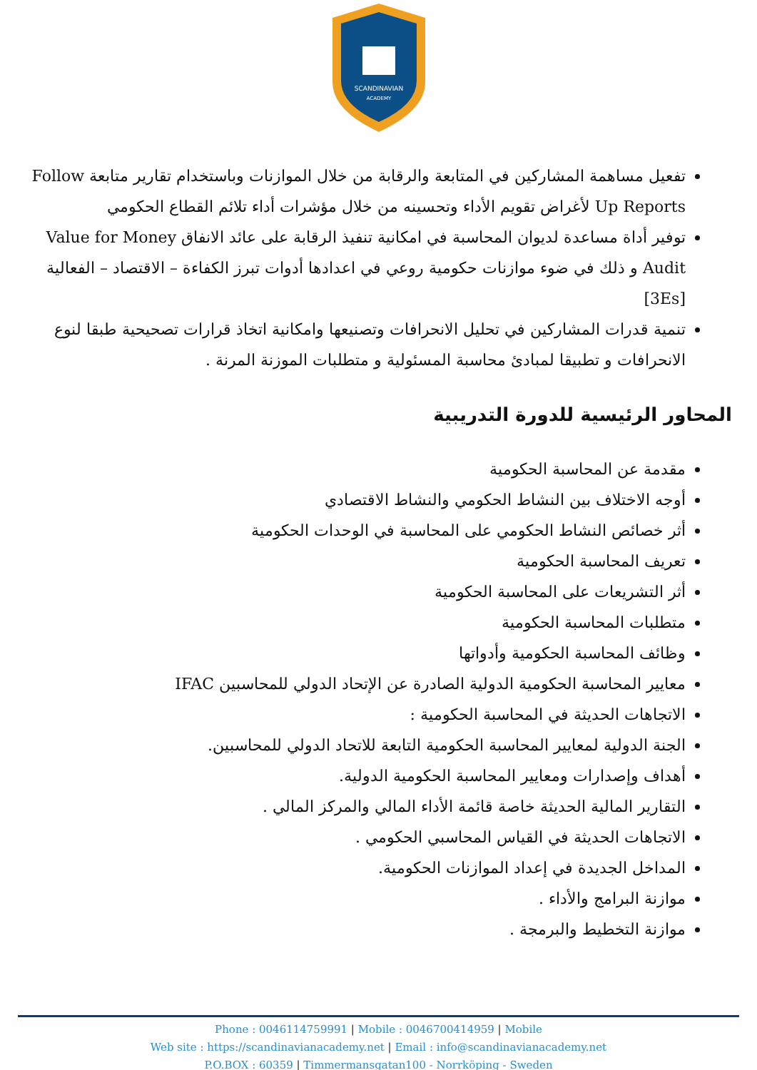SCANDINAVIAN
ACADEMY
تفعيل مساهمة المشاركين في المتابعة والرقابة من خلال الموازنات وباستخدام تقارير متابعة Follow Up Reports لأغراض تقويم الأداء وتحسينه من خلال مؤشرات أداء تلائم القطاع الحكومي
توفير أداة مساعدة لديوان المحاسبة في امكانية تنفيذ الرقابة على عائد الانفاق Value for Money Audit و ذلك في ضوء موازنات حكومية روعي في اعدادها أدوات تبرز الكفاءة – الاقتصاد – الفعالية [3Es]
تنمية قدرات المشاركين في تحليل الانحرافات وتصنيعها وامكانية اتخاذ قرارات تصحيحية طبقا لنوع الانحرافات و تطبيقا لمبادئ محاسبة المسئولية و متطلبات الموزنة المرنة .
المحاور الرئيسية للدورة التدريبية
مقدمة عن المحاسبة الحكومية
أوجه الاختلاف بين النشاط الحكومي والنشاط الاقتصادي
أثر خصائص النشاط الحكومي على المحاسبة في الوحدات الحكومية
تعريف المحاسبة الحكومية
أثر التشريعات على المحاسبة الحكومية
متطلبات المحاسبة الحكومية
وظائف المحاسبة الحكومية وأدواتها
معايير المحاسبة الحكومية الدولية الصادرة عن الإتحاد الدولي للمحاسبين IFAC
الاتجاهات الحديثة في المحاسبة الحكومية :
الجنة الدولية لمعايير المحاسبة الحكومية التابعة للاتحاد الدولي للمحاسبين.
أهداف وإصدارات ومعايير المحاسبة الحكومية الدولية.
التقارير المالية الحديثة خاصة قائمة الأداء المالي والمركز المالي .
الاتجاهات الحديثة في القياس المحاسبي الحكومي .
المداخل الجديدة في إعداد الموازنات الحكومية.
موازنة البرامج والأداء .
موازنة التخطيط والبرمجة .
Phone : 0046114759991 | Mobile : 0046700414959 | Mobile
Web site : https://scandinavianacademy.net | Email : info@scandinavianacademy.net
P.O.BOX : 60359 | Timmermansgatan100 - Norrköping - Sweden